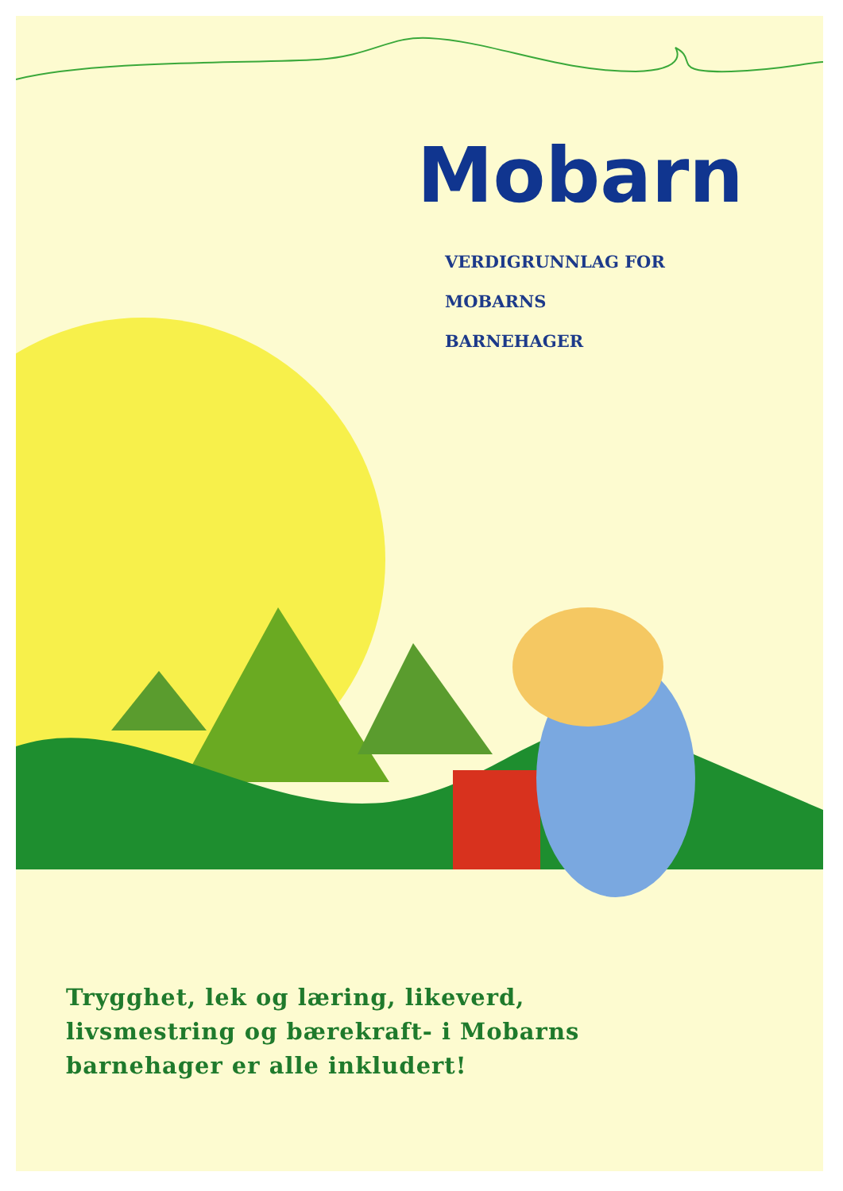Mobarn
VERDIGRUNNLAG FOR
MOBARNS
BARNEHAGER
Trygghet, lek og læring, likeverd,
livsmestring og bærekraft- i Mobarns
barnehager er alle inkludert!